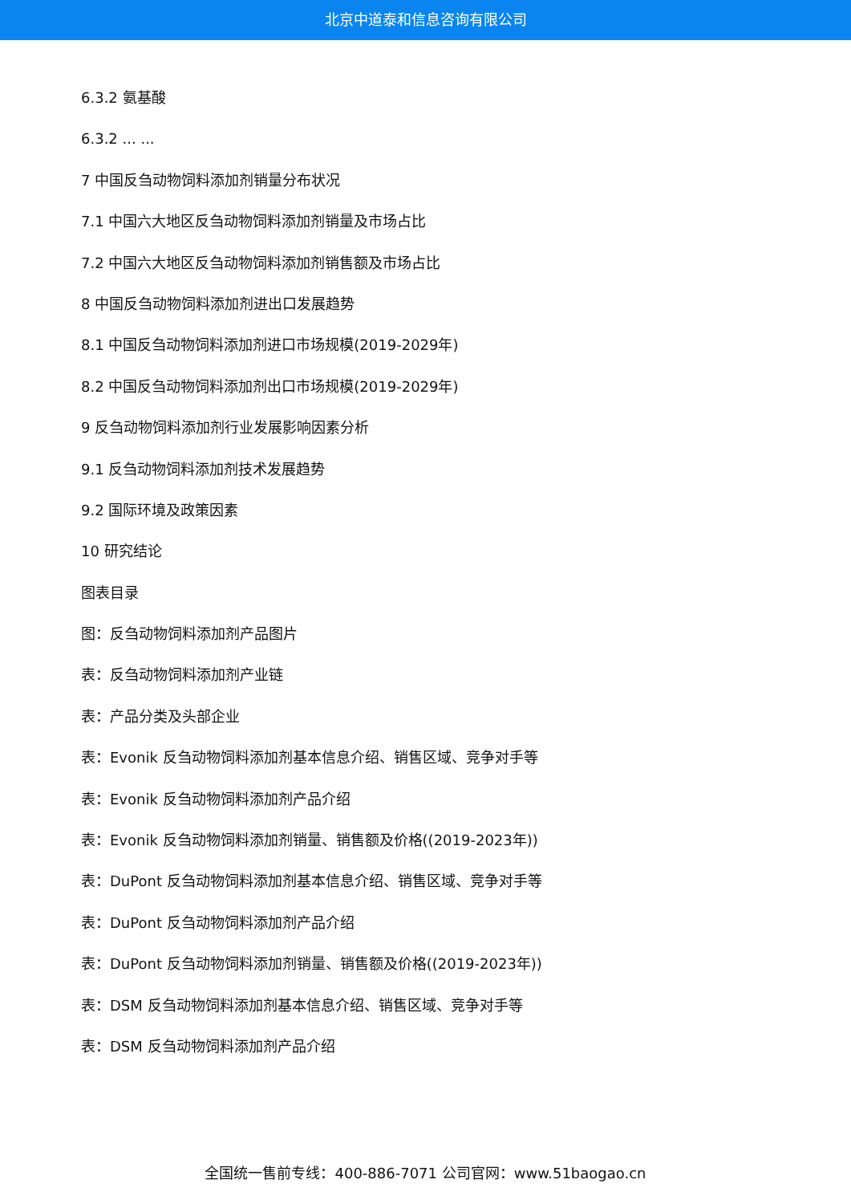北京中道泰和信息咨询有限公司
6.3.2 氨基酸
6.3.2 ... ...
7 中国反刍动物饲料添加剂销量分布状况
7.1 中国六大地区反刍动物饲料添加剂销量及市场占比
7.2 中国六大地区反刍动物饲料添加剂销售额及市场占比
8 中国反刍动物饲料添加剂进出口发展趋势
8.1 中国反刍动物饲料添加剂进口市场规模(2019-2029年)
8.2 中国反刍动物饲料添加剂出口市场规模(2019-2029年)
9 反刍动物饲料添加剂行业发展影响因素分析
9.1 反刍动物饲料添加剂技术发展趋势
9.2 国际环境及政策因素
10 研究结论
图表目录
图：反刍动物饲料添加剂产品图片
表：反刍动物饲料添加剂产业链
表：产品分类及头部企业
表：Evonik 反刍动物饲料添加剂基本信息介绍、销售区域、竞争对手等
表：Evonik 反刍动物饲料添加剂产品介绍
表：Evonik 反刍动物饲料添加剂销量、销售额及价格((2019-2023年))
表：DuPont 反刍动物饲料添加剂基本信息介绍、销售区域、竞争对手等
表：DuPont 反刍动物饲料添加剂产品介绍
表：DuPont 反刍动物饲料添加剂销量、销售额及价格((2019-2023年))
表：DSM 反刍动物饲料添加剂基本信息介绍、销售区域、竞争对手等
表：DSM 反刍动物饲料添加剂产品介绍
全国统一售前专线：400-886-7071 公司官网：www.51baogao.cn